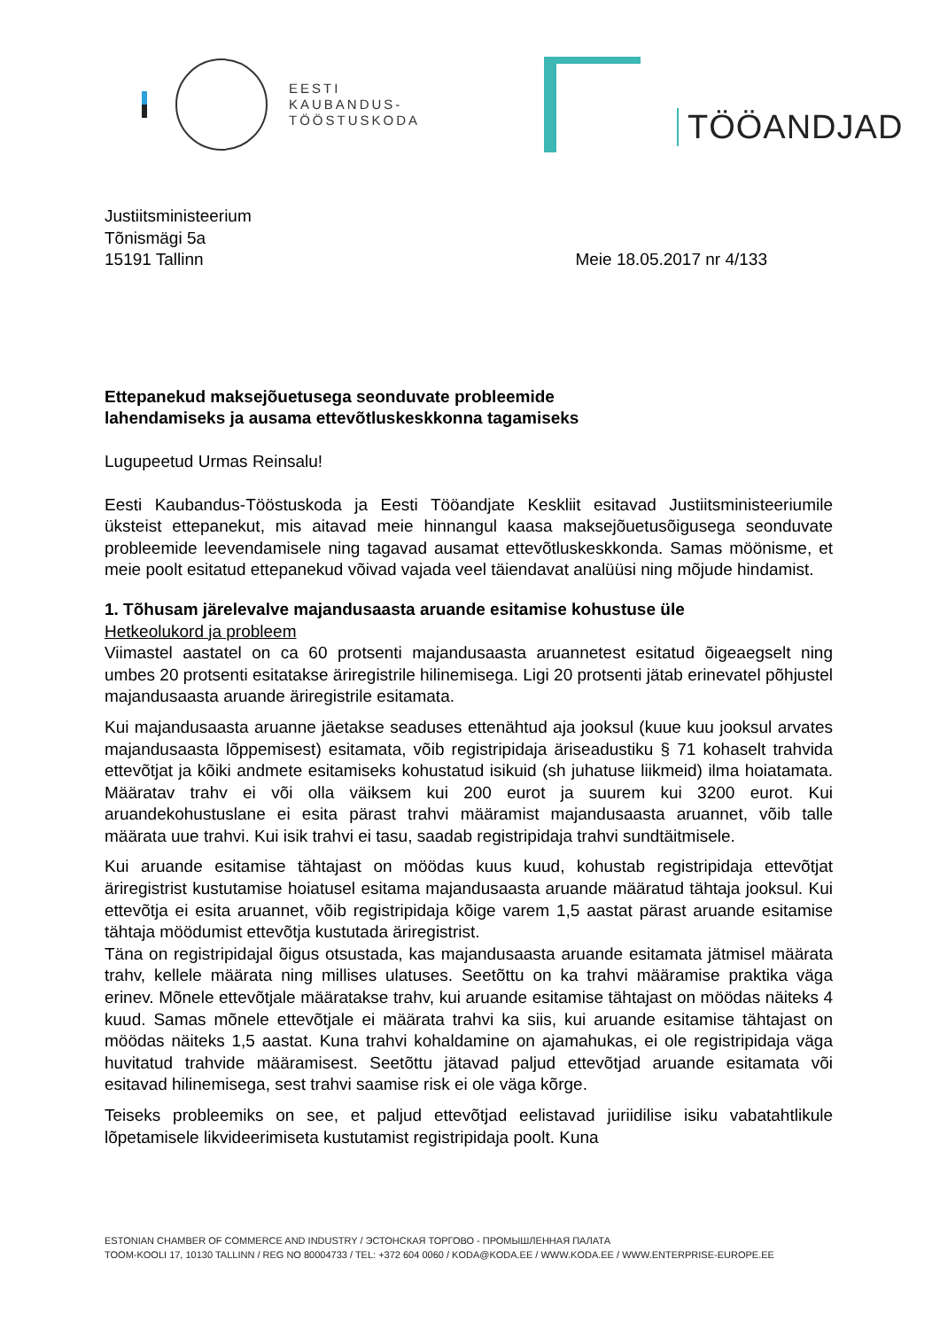EESTI
KAUBANDUS-
TÖÖSTUSKODA
TÖÖANDJAD
Justiitsministeerium
Tõnismägi 5a
15191 Tallinn
Meie 18.05.2017 nr 4/133
Ettepanekud maksejõuetusega seonduvate probleemide
lahendamiseks ja ausama ettevõtluskeskkonna tagamiseks
Lugupeetud Urmas Reinsalu!
Eesti Kaubandus-Tööstuskoda ja Eesti Tööandjate Keskliit esitavad Justiitsministeeriumile üksteist ettepanekut, mis aitavad meie hinnangul kaasa maksejõuetusõigusega seonduvate probleemide leevendamisele ning tagavad ausamat ettevõtluskeskkonda. Samas möönisme, et meie poolt esitatud ettepanekud võivad vajada veel täiendavat analüüsi ning mõjude hindamist.
1. Tõhusam järelevalve majandusaasta aruande esitamise kohustuse üle
Hetkeolukord ja probleem
Viimastel aastatel on ca 60 protsenti majandusaasta aruannetest esitatud õigeaegselt ning umbes 20 protsenti esitatakse äriregistrile hilinemisega. Ligi 20 protsenti jätab erinevatel põhjustel majandusaasta aruande äriregistrile esitamata.
Kui majandusaasta aruanne jäetakse seaduses ettenähtud aja jooksul (kuue kuu jooksul arvates majandusaasta lõppemisest) esitamata, võib registripidaja äriseadustiku § 71 kohaselt trahvida ettevõtjat ja kõiki andmete esitamiseks kohustatud isikuid (sh juhatuse liikmeid) ilma hoiatamata. Määratav trahv ei või olla väiksem kui 200 eurot ja suurem kui 3200 eurot. Kui aruandekohustuslane ei esita pärast trahvi määramist majandusaasta aruannet, võib talle määrata uue trahvi. Kui isik trahvi ei tasu, saadab registripidaja trahvi sundtäitmisele.
Kui aruande esitamise tähtajast on möödas kuus kuud, kohustab registripidaja ettevõtjat äriregistrist kustutamise hoiatusel esitama majandusaasta aruande määratud tähtaja jooksul. Kui ettevõtja ei esita aruannet, võib registripidaja kõige varem 1,5 aastat pärast aruande esitamise tähtaja möödumist ettevõtja kustutada äriregistrist.
Täna on registripidajal õigus otsustada, kas majandusaasta aruande esitamata jätmisel määrata trahv, kellele määrata ning millises ulatuses. Seetõttu on ka trahvi määramise praktika väga erinev. Mõnele ettevõtjale määratakse trahv, kui aruande esitamise tähtajast on möödas näiteks 4 kuud. Samas mõnele ettevõtjale ei määrata trahvi ka siis, kui aruande esitamise tähtajast on möödas näiteks 1,5 aastat. Kuna trahvi kohaldamine on ajamahukas, ei ole registripidaja väga huvitatud trahvide määramisest. Seetõttu jätavad paljud ettevõtjad aruande esitamata või esitavad hilinemisega, sest trahvi saamise risk ei ole väga kõrge.
Teiseks probleemiks on see, et paljud ettevõtjad eelistavad juriidilise isiku vabatahtlikule lõpetamisele likvideerimiseta kustutamist registripidaja poolt. Kuna
ESTONIAN CHAMBER OF COMMERCE AND INDUSTRY / ЭСТОНСКАЯ ТОРГОВО - ПРОМЫШЛЕННАЯ ПАЛАТА
TOOM-KOOLI 17, 10130 TALLINN / REG NO 80004733 / TEL: +372 604 0060 / KODA@KODA.EE / WWW.KODA.EE / WWW.ENTERPRISE-EUROPE.EE